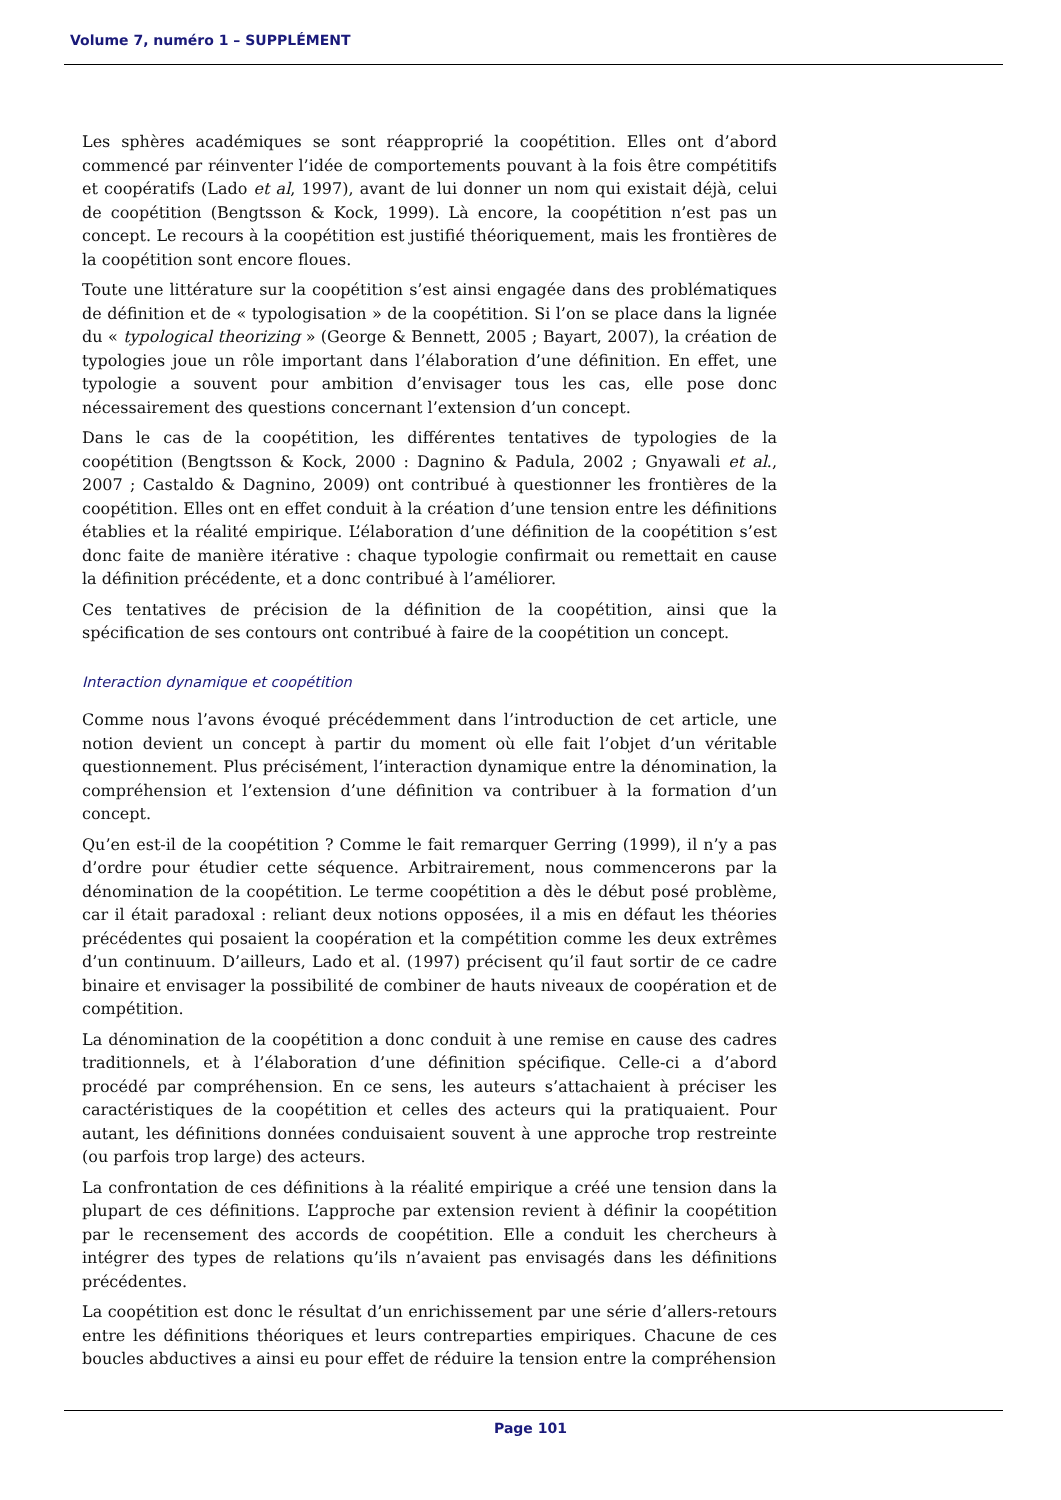Volume 7, numéro 1 – SUPPLÉMENT
Les sphères académiques se sont réapproprié la coopétition. Elles ont d’abord commencé par réinventer l’idée de comportements pouvant à la fois être compétitifs et coopératifs (Lado et al, 1997), avant de lui donner un nom qui existait déjà, celui de coopétition (Bengtsson & Kock, 1999). Là encore, la coopétition n’est pas un concept. Le recours à la coopétition est justifié théoriquement, mais les frontières de la coopétition sont encore floues.
Toute une littérature sur la coopétition s’est ainsi engagée dans des problématiques de définition et de « typologisation » de la coopétition. Si l’on se place dans la lignée du « typological theorizing » (George & Bennett, 2005 ; Bayart, 2007), la création de typologies joue un rôle important dans l’élaboration d’une définition. En effet, une typologie a souvent pour ambition d’envisager tous les cas, elle pose donc nécessairement des questions concernant l’extension d’un concept.
Dans le cas de la coopétition, les différentes tentatives de typologies de la coopétition (Bengtsson & Kock, 2000 : Dagnino & Padula, 2002 ; Gnyawali et al., 2007 ; Castaldo & Dagnino, 2009) ont contribué à questionner les frontières de la coopétition. Elles ont en effet conduit à la création d’une tension entre les définitions établies et la réalité empirique. L’élaboration d’une définition de la coopétition s’est donc faite de manière itérative : chaque typologie confirmait ou remettait en cause la définition précédente, et a donc contribué à l’améliorer.
Ces tentatives de précision de la définition de la coopétition, ainsi que la spécification de ses contours ont contribué à faire de la coopétition un concept.
Interaction dynamique et coopétition
Comme nous l’avons évoqué précédemment dans l’introduction de cet article, une notion devient un concept à partir du moment où elle fait l’objet d’un véritable questionnement. Plus précisément, l’interaction dynamique entre la dénomination, la compréhension et l’extension d’une définition va contribuer à la formation d’un concept.
Qu’en est-il de la coopétition ? Comme le fait remarquer Gerring (1999), il n’y a pas d’ordre pour étudier cette séquence. Arbitrairement, nous commencerons par la dénomination de la coopétition. Le terme coopétition a dès le début posé problème, car il était paradoxal : reliant deux notions opposées, il a mis en défaut les théories précédentes qui posaient la coopération et la compétition comme les deux extrêmes d’un continuum. D’ailleurs, Lado et al. (1997) précisent qu’il faut sortir de ce cadre binaire et envisager la possibilité de combiner de hauts niveaux de coopération et de compétition.
La dénomination de la coopétition a donc conduit à une remise en cause des cadres traditionnels, et à l’élaboration d’une définition spécifique. Celle-ci a d’abord procédé par compréhension. En ce sens, les auteurs s’attachaient à préciser les caractéristiques de la coopétition et celles des acteurs qui la pratiquaient. Pour autant, les définitions données conduisaient souvent à une approche trop restreinte (ou parfois trop large) des acteurs.
La confrontation de ces définitions à la réalité empirique a créé une tension dans la plupart de ces définitions. L’approche par extension revient à définir la coopétition par le recensement des accords de coopétition. Elle a conduit les chercheurs à intégrer des types de relations qu’ils n’avaient pas envisagés dans les définitions précédentes.
La coopétition est donc le résultat d’un enrichissement par une série d’allers-retours entre les définitions théoriques et leurs contreparties empiriques. Chacune de ces boucles abductives a ainsi eu pour effet de réduire la tension entre la compréhension
Page 101